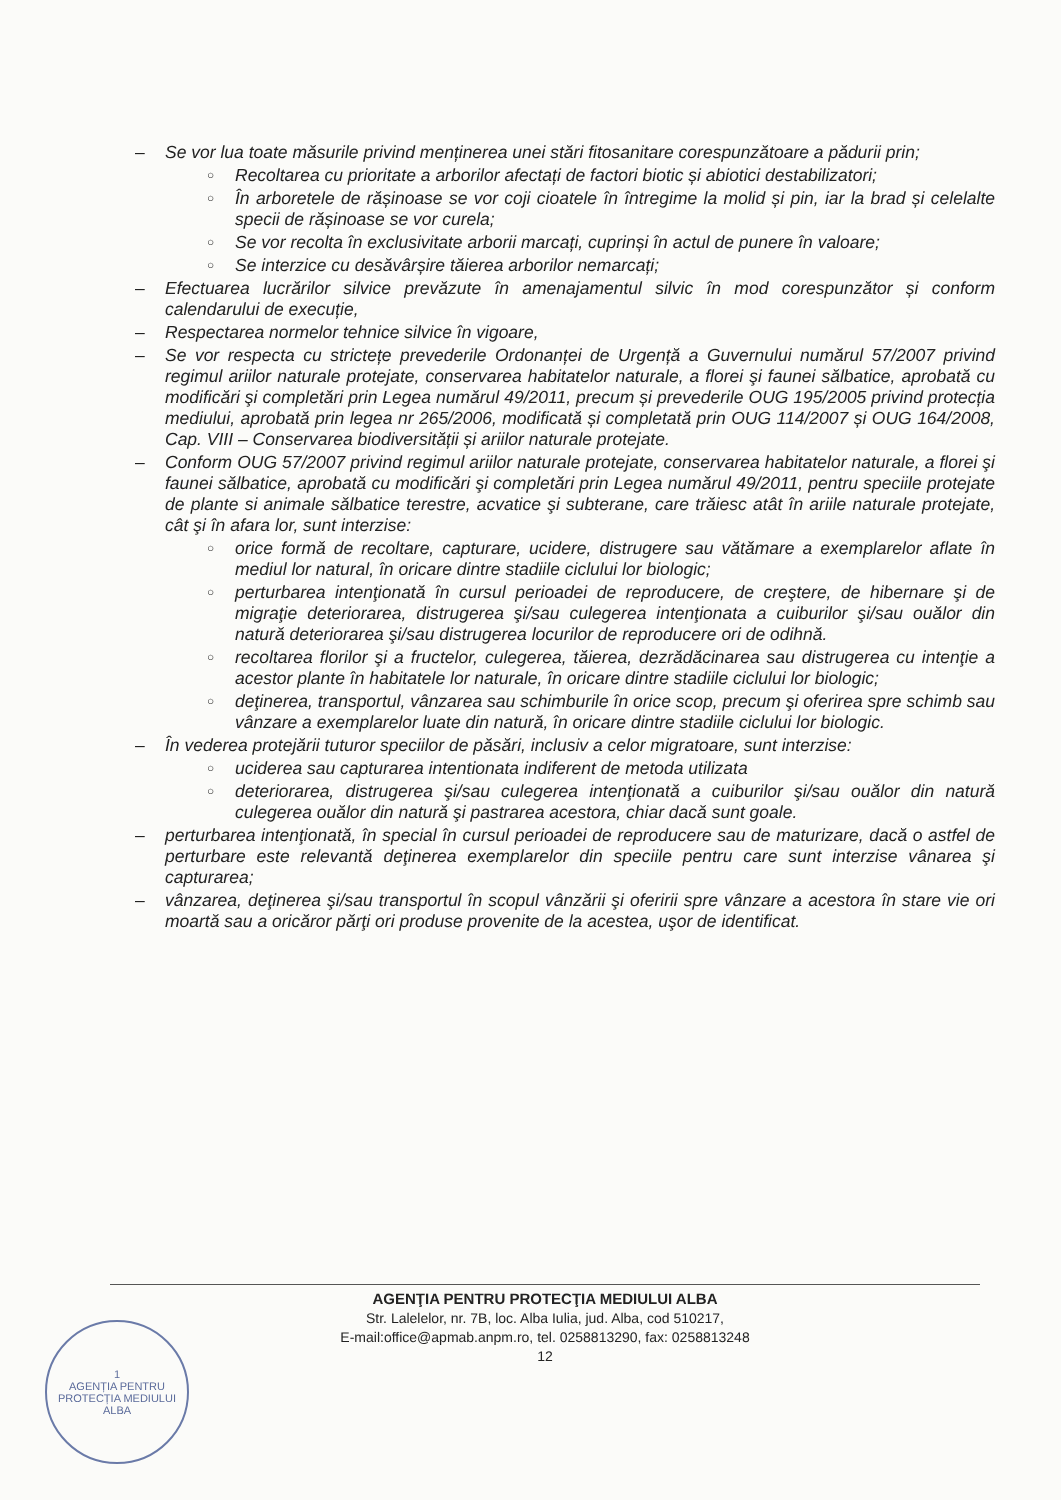– Se vor lua toate măsurile privind menținerea unei stări fitosanitare corespunzătoare a pădurii prin;
○ Recoltarea cu prioritate a arborilor afectați de factori biotic și abiotici destabilizatori;
○ În arboretele de rășinoase se vor coji cioatele în întregime la molid și pin, iar la brad și celelalte specii de rășinoase se vor curela;
○ Se vor recolta în exclusivitate arborii marcați, cuprinși în actul de punere în valoare;
○ Se interzice cu desăvârșire tăierea arborilor nemarcați;
– Efectuarea lucrărilor silvice prevăzute în amenajamentul silvic în mod corespunzător și conform calendarului de execuție,
– Respectarea normelor tehnice silvice în vigoare,
– Se vor respecta cu strictețe prevederile Ordonanței de Urgență a Guvernului numărul 57/2007 privind regimul ariilor naturale protejate, conservarea habitatelor naturale, a florei şi faunei sălbatice, aprobată cu modificări şi completări prin Legea numărul 49/2011, precum și prevederile OUG 195/2005 privind protecția mediului, aprobată prin legea nr 265/2006, modificată și completată prin OUG 114/2007 și OUG 164/2008, Cap. VIII – Conservarea biodiversității și ariilor naturale protejate.
– Conform OUG 57/2007 privind regimul ariilor naturale protejate, conservarea habitatelor naturale, a florei şi faunei sălbatice, aprobată cu modificări şi completări prin Legea numărul 49/2011, pentru speciile protejate de plante si animale sălbatice terestre, acvatice şi subterane, care trăiesc atât în ariile naturale protejate, cât şi în afara lor, sunt interzise:
○ orice formă de recoltare, capturare, ucidere, distrugere sau vătămare a exemplarelor aflate în mediul lor natural, în oricare dintre stadiile ciclului lor biologic;
○ perturbarea intenţionată în cursul perioadei de reproducere, de creştere, de hibernare şi de migraţie deteriorarea, distrugerea şi/sau culegerea intenţionata a cuiburilor şi/sau ouălor din natură deteriorarea şi/sau distrugerea locurilor de reproducere ori de odihnă.
○ recoltarea florilor şi a fructelor, culegerea, tăierea, dezrădăcinarea sau distrugerea cu intenţie a acestor plante în habitatele lor naturale, în oricare dintre stadiile ciclului lor biologic;
○ deţinerea, transportul, vânzarea sau schimburile în orice scop, precum şi oferirea spre schimb sau vânzare a exemplarelor luate din natură, în oricare dintre stadiile ciclului lor biologic.
– În vederea protejării tuturor speciilor de păsări, inclusiv a celor migratoare, sunt interzise:
○ uciderea sau capturarea intentionata indiferent de metoda utilizata
○ deteriorarea, distrugerea şi/sau culegerea intenţionată a cuiburilor şi/sau ouălor din natură culegerea ouălor din natură şi pastrarea acestora, chiar dacă sunt goale.
– perturbarea intenţionată, în special în cursul perioadei de reproducere sau de maturizare, dacă o astfel de perturbare este relevantă deţinerea exemplarelor din speciile pentru care sunt interzise vânarea şi capturarea;
– vânzarea, deţinerea şi/sau transportul în scopul vânzării şi oferirii spre vânzare a acestora în stare vie ori moartă sau a oricăror părţi ori produse provenite de la acestea, uşor de identificat.
AGENŢIA PENTRU PROTECŢIA MEDIULUI ALBA
Str. Lalelelor, nr. 7B, loc. Alba Iulia, jud. Alba, cod 510217,
E-mail:office@apmab.anpm.ro, tel. 0258813290, fax: 0258813248
12
1
AGENȚIA PENTRU PROTECȚIA MEDIULUI ALBA